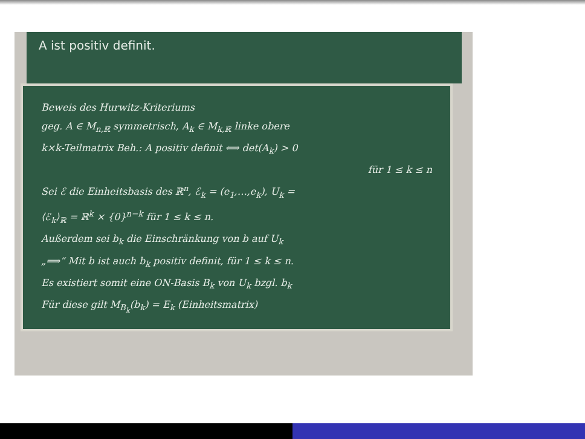A ist positiv definit.
Beweis des Hurwitz-Kriteriums
geg. A ∈ M<sub>n,ℝ</sub> symmetrisch, A<sub>k</sub> ∈ M<sub>k,ℝ</sub> linke obere
k×k-Teilmatrix Beh.: A positiv definit ⟺ det(A<sub>k</sub>) > 0
für 1 ≤ k ≤ n
Sei ℰ die Einheitsbasis des ℝ<sup>n</sup>, ℰ<sub>k</sub> = (e<sub>1</sub>,…,e<sub>k</sub>), U<sub>k</sub> =
⟨ℰ<sub>k</sub>⟩<sub>ℝ</sub> = ℝ<sup>k</sup> × {0}<sup>n−k</sup> für 1 ≤ k ≤ n.
Außerdem sei b<sub>k</sub> die Einschränkung von b auf U<sub>k</sub>
„⟹“ Mit b ist auch b<sub>k</sub> positiv definit, für 1 ≤ k ≤ n.
Es existiert somit eine ON-Basis B<sub>k</sub> von U<sub>k</sub> bzgl. b<sub>k</sub>
Für diese gilt M<sub>B<sub>k</sub></sub>(b<sub>k</sub>) = E<sub>k</sub> (Einheitsmatrix)